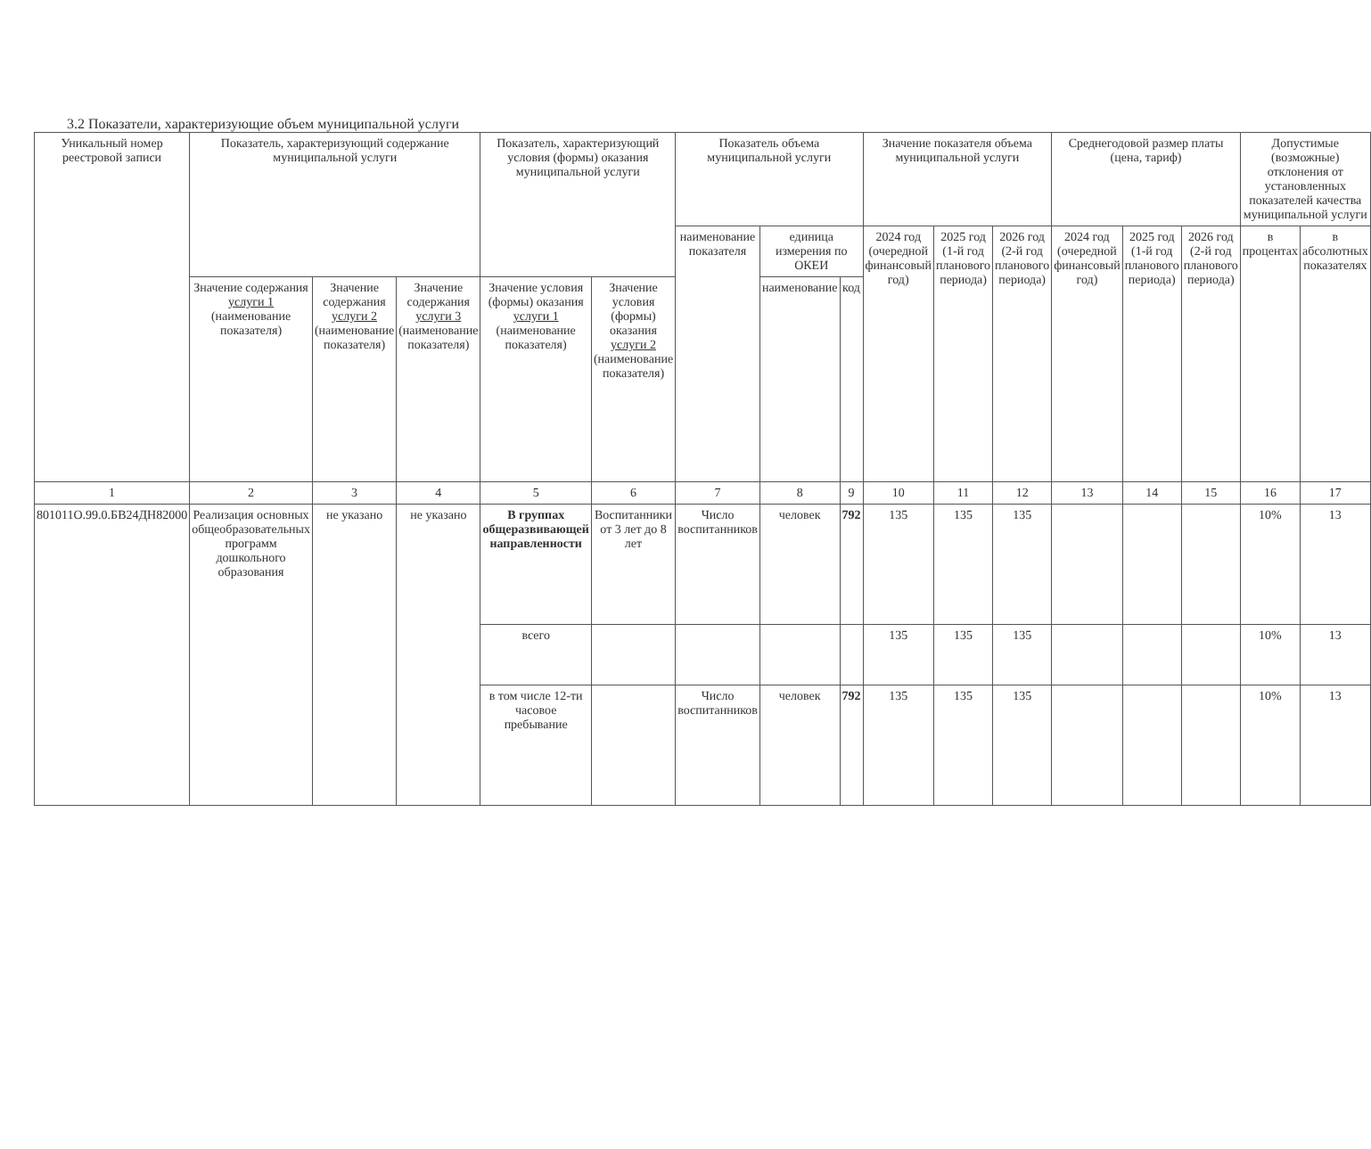3.2 Показатели, характеризующие объем муниципальной услуги
| Уникальный номер реестровой записи | Показатель, характеризующий содержание муниципальной услуги | | | Показатель, характеризующий условия (формы) оказания муниципальной услуги | | Показатель объема муниципальной услуги | | | Значение показателя объема муниципальной услуги | | | Среднегодовой размер платы (цена, тариф) | | | Допустимые (возможные) отклонения от установленных показателей качества муниципальной услуги | |
| --- | --- | --- | --- | --- | --- | --- | --- | --- | --- | --- | --- | --- | --- | --- | --- | --- |
| | | | | | | наименование показателя | единица измерения по ОКЕИ | | 2024 год (очередной финансовый год) | 2025 год (1-й год планового периода) | 2026 год (2-й год планового периода) | 2024 год (очередной финансовый год) | 2025 год (1-й год планового периода) | 2026 год (2-й год планового периода) | в процентах | в абсолютных показателях |
| | Значение содержания услуги 1 (наименование показателя) | Значение содержания услуги 2 (наименование показателя) | Значение содержания услуги 3 (наименование показателя) | Значение условия (формы) оказания услуги 1 (наименование показателя) | Значение условия (формы) оказания услуги 2 (наименование показателя) | | наименование | код | | | | | | | | |
| 1 | 2 | 3 | 4 | 5 | 6 | 7 | 8 | 9 | 10 | 11 | 12 | 13 | 14 | 15 | 16 | 17 |
| 801011О.99.0.БВ24ДН82000 | Реализация основных общеобразовательных программ дошкольного образования | не указано | не указано | В группах общеразвивающей направленности | Воспитанники от 3 лет до 8 лет | Число воспитанников | человек | 792 | 135 | 135 | 135 | | | | 10% | 13 |
| | | | | всего | | | | | 135 | 135 | 135 | | | | 10% | 13 |
| | | | | в том числе 12-ти часовое пребывание | | Число воспитанников | человек | 792 | 135 | 135 | 135 | | | | 10% | 13 |